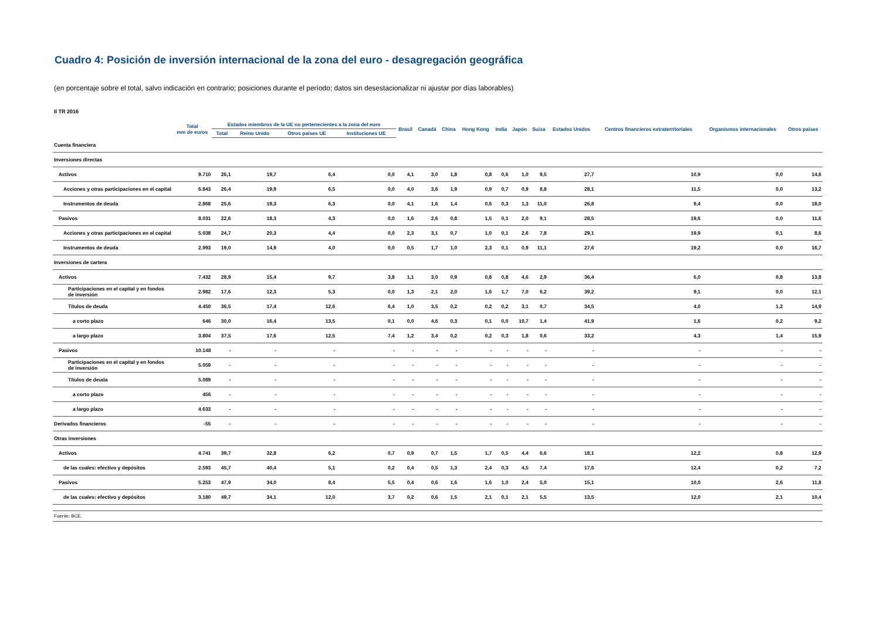Cuadro 4: Posición de inversión internacional de la zona del euro - desagregación geográfica
(en porcentaje sobre el total, salvo indicación en contrario; posiciones durante el período; datos sin desestacionalizar ni ajustar por días laborables)
II TR 2016
| | Total mm de euros | Estados miembros de la UE no pertenecientes a la zona del euro | | | | Brasil | Canadá | China | Hong Kong | India | Japón | Suiza | Estados Unidos | Centros financieros extraterritoriales | Organismos internacionales | Otros países |
| --- | --- | --- | --- | --- | --- | --- | --- | --- | --- | --- | --- | --- | --- | --- | --- | --- |
| | | Total | Reino Unido | Otros países UE | Instituciones UE | | | | | | | | | | | |
| Cuenta financiera | | | | | | | | | | | | | | | | |
| Inversiones directas | | | | | | | | | | | | | | | | |
| Activos | 9.710 | 26,1 | 19,7 | 6,4 | 0,0 | 4,1 | 3,0 | 1,8 | 0,8 | 0,6 | 1,0 | 9,5 | 27,7 | 10,9 | 0,0 | 14,6 |
| Acciones y otras participaciones en el capital | 6.843 | 26,4 | 19,9 | 6,5 | 0,0 | 4,0 | 3,6 | 1,9 | 0,9 | 0,7 | 0,9 | 8,8 | 28,1 | 11,5 | 0,0 | 13,2 |
| Instrumentos de deuda | 2.868 | 25,6 | 19,3 | 6,3 | 0,0 | 4,1 | 1,6 | 1,4 | 0,6 | 0,3 | 1,3 | 11,0 | 26,8 | 9,4 | 0,0 | 18,0 |
| Pasivos | 8.031 | 22,6 | 18,3 | 4,3 | 0,0 | 1,6 | 2,6 | 0,8 | 1,5 | 0,1 | 2,0 | 9,1 | 28,5 | 19,6 | 0,0 | 11,6 |
| Acciones y otras participaciones en el capital | 5.038 | 24,7 | 20,3 | 4,4 | 0,0 | 2,3 | 3,1 | 0,7 | 1,0 | 0,1 | 2,6 | 7,8 | 29,1 | 19,9 | 0,1 | 8,6 |
| Instrumentos de deuda | 2.993 | 19,0 | 14,9 | 4,0 | 0,0 | 0,5 | 1,7 | 1,0 | 2,3 | 0,1 | 0,9 | 11,1 | 27,6 | 19,2 | 0,0 | 16,7 |
| Inversiones de cartera | | | | | | | | | | | | | | | | |
| Activos | 7.432 | 28,9 | 15,4 | 9,7 | 3,8 | 1,1 | 3,0 | 0,9 | 0,8 | 0,8 | 4,6 | 2,9 | 36,4 | 6,0 | 0,8 | 13,8 |
| Participaciones en el capital y en fondos de inversión | 2.982 | 17,6 | 12,3 | 5,3 | 0,0 | 1,3 | 2,1 | 2,0 | 1,6 | 1,7 | 7,0 | 6,2 | 39,2 | 9,1 | 0,0 | 12,1 |
| Títulos de deuda | 4.450 | 36,5 | 17,4 | 12,6 | 6,4 | 1,0 | 3,5 | 0,2 | 0,2 | 0,2 | 3,1 | 0,7 | 34,5 | 4,0 | 1,2 | 14,9 |
| a corto plazo | 646 | 30,0 | 16,4 | 13,5 | 0,1 | 0,0 | 4,6 | 0,3 | 0,1 | 0,0 | 10,7 | 1,4 | 41,9 | 1,6 | 0,2 | 9,2 |
| a largo plazo | 3.804 | 37,5 | 17,6 | 12,5 | 7,4 | 1,2 | 3,4 | 0,2 | 0,2 | 0,3 | 1,8 | 0,6 | 33,2 | 4,3 | 1,4 | 15,9 |
| Pasivos | 10.148 | - | - | - | - | - | - | - | - | - | - | - | - | - | - | - |
| Participaciones en el capital y en fondos de inversión | 5.059 | - | - | - | - | - | - | - | - | - | - | - | - | - | - | - |
| Títulos de deuda | 5.089 | - | - | - | - | - | - | - | - | - | - | - | - | - | - | - |
| a corto plazo | 456 | - | - | - | - | - | - | - | - | - | - | - | - | - | - | - |
| a largo plazo | 4.633 | - | - | - | - | - | - | - | - | - | - | - | - | - | - | - |
| Derivados financieros | -55 | - | - | - | - | - | - | - | - | - | - | - | - | - | - | - |
| Otras inversiones | | | | | | | | | | | | | | | | |
| Activos | 4.741 | 39,7 | 32,8 | 6,2 | 0,7 | 0,9 | 0,7 | 1,5 | 1,7 | 0,5 | 4,4 | 6,6 | 18,1 | 12,2 | 0,8 | 12,9 |
| de las cuales: efectivo y depósitos | 2.593 | 45,7 | 40,4 | 5,1 | 0,2 | 0,4 | 0,5 | 1,3 | 2,4 | 0,3 | 4,5 | 7,4 | 17,6 | 12,4 | 0,2 | 7,2 |
| Pasivos | 5.253 | 47,9 | 34,0 | 8,4 | 5,5 | 0,4 | 0,6 | 1,6 | 1,6 | 1,0 | 2,4 | 5,0 | 15,1 | 10,0 | 2,6 | 11,8 |
| de las cuales: efectivo y depósitos | 3.180 | 49,7 | 34,1 | 12,0 | 3,7 | 0,2 | 0,6 | 1,5 | 2,1 | 0,1 | 2,1 | 5,5 | 13,5 | 12,0 | 2,1 | 10,4 |
Fuente: BCE.